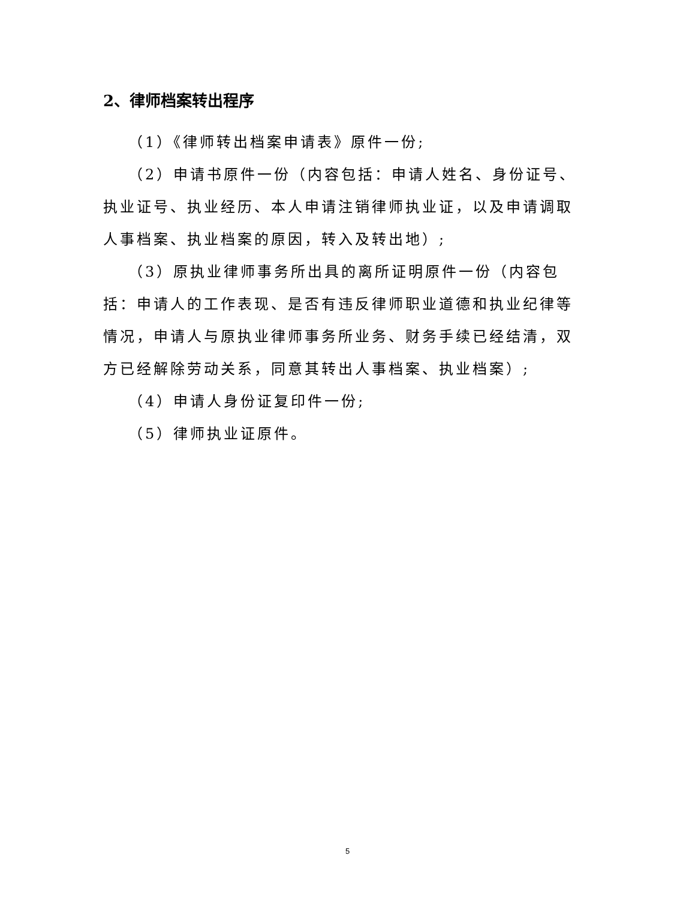2、律师档案转出程序
（1）《律师转出档案申请表》原件一份;
（2）申请书原件一份（内容包括：申请人姓名、身份证号、执业证号、执业经历、本人申请注销律师执业证，以及申请调取人事档案、执业档案的原因，转入及转出地）;
（3）原执业律师事务所出具的离所证明原件一份（内容包括：申请人的工作表现、是否有违反律师职业道德和执业纪律等情况，申请人与原执业律师事务所业务、财务手续已经结清，双方已经解除劳动关系，同意其转出人事档案、执业档案）;
（4）申请人身份证复印件一份;
（5）律师执业证原件。
5